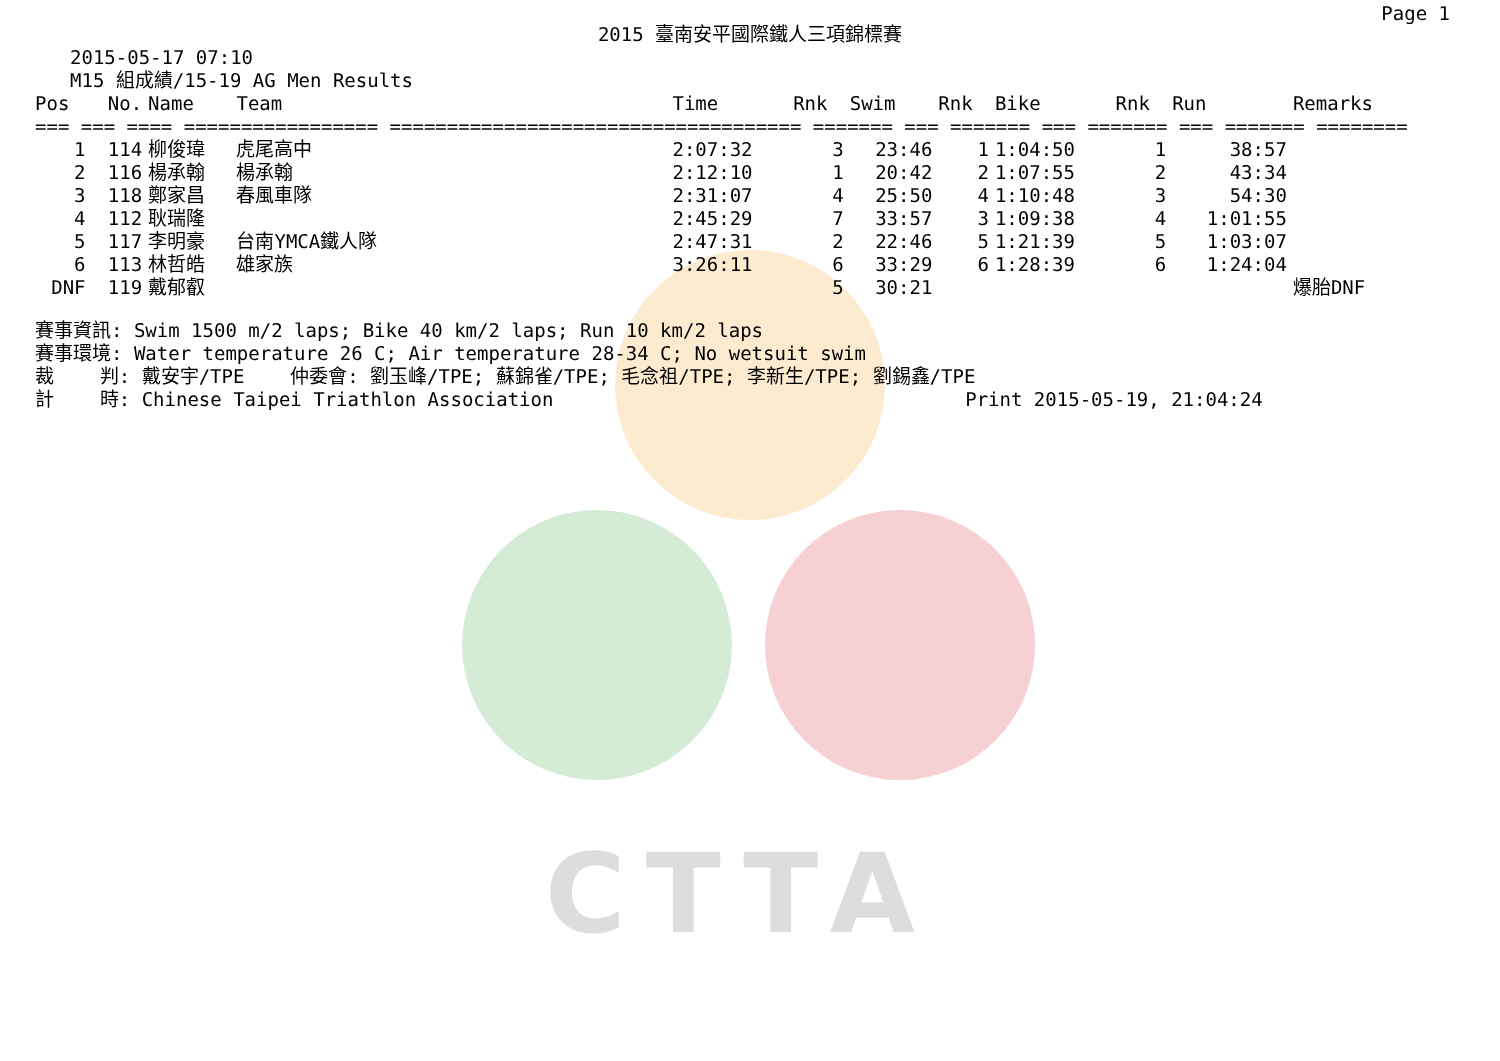CTTA
Page 1
2015 臺南安平國際鐵人三項錦標賽
2015-05-17 07:10
M15 組成績/15-19 AG Men Results
| Pos | No. | Name | Team | Time | Rnk | Swim | Rnk | Bike | Rnk | Run | Remarks |
| --- | --- | --- | --- | --- | --- | --- | --- | --- | --- | --- | --- |
| === === ==== ================= ==================================== ======= === ======= === ======= === ======= ======== | | | | | | | | | | | |
| 1 | 114 | 柳俊瑋 | 虎尾高中 | 2:07:32 | 3 | 23:46 | 1 | 1:04:50 | 1 | 38:57 | |
| 2 | 116 | 楊承翰 | 楊承翰 | 2:12:10 | 1 | 20:42 | 2 | 1:07:55 | 2 | 43:34 | |
| 3 | 118 | 鄭家昌 | 春風車隊 | 2:31:07 | 4 | 25:50 | 4 | 1:10:48 | 3 | 54:30 | |
| 4 | 112 | 耿瑞隆 | | 2:45:29 | 7 | 33:57 | 3 | 1:09:38 | 4 | 1:01:55 | |
| 5 | 117 | 李明豪 | 台南YMCA鐵人隊 | 2:47:31 | 2 | 22:46 | 5 | 1:21:39 | 5 | 1:03:07 | |
| 6 | 113 | 林哲皓 | 雄家族 | 3:26:11 | 6 | 33:29 | 6 | 1:28:39 | 6 | 1:24:04 | |
| DNF | 119 | 戴郁叡 | | | 5 | 30:21 | | | | | 爆胎DNF |
賽事資訊: Swim 1500 m/2 laps; Bike 40 km/2 laps; Run 10 km/2 laps 賽事環境: Water temperature 26 C; Air temperature 28-34 C; No wetsuit swim 裁 判: 戴安宇/TPE 仲委會: 劉玉峰/TPE; 蘇錦雀/TPE; 毛念祖/TPE; 李新生/TPE; 劉錫鑫/TPE 計 時: Chinese Taipei Triathlon Association Print 2015-05-19, 21:04:24